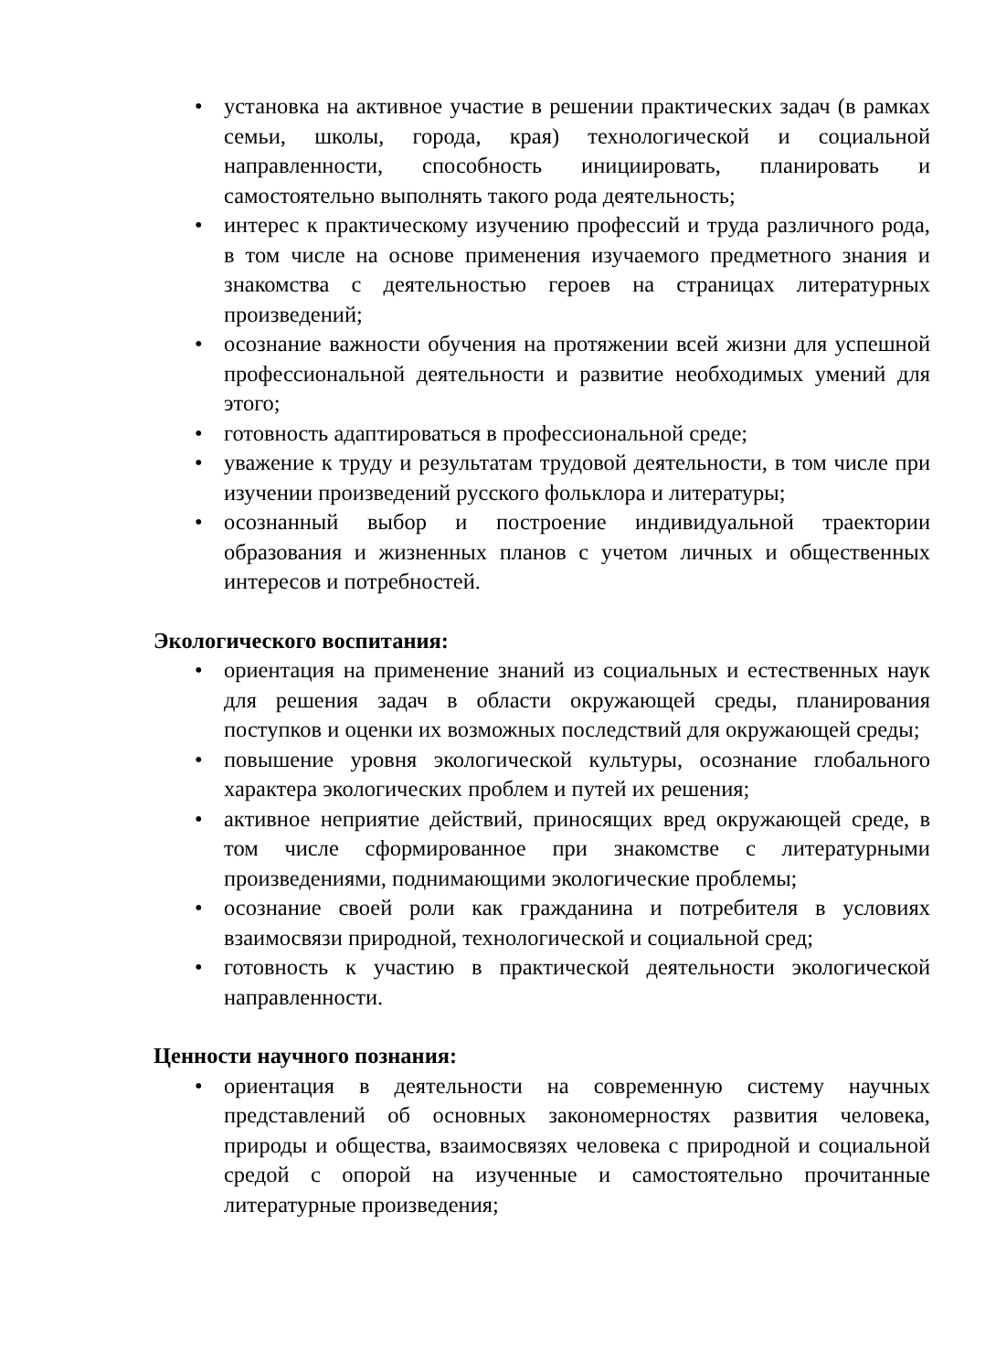• установка на активное участие в решении практических задач (в рамках семьи, школы, города, края) технологической и социальной направленности, способность инициировать, планировать и самостоятельно выполнять такого рода деятельность;
• интерес к практическому изучению профессий и труда различного рода, в том числе на основе применения изучаемого предметного знания и знакомства с деятельностью героев на страницах литературных произведений;
• осознание важности обучения на протяжении всей жизни для успешной профессиональной деятельности и развитие необходимых умений для этого;
• готовность адаптироваться в профессиональной среде;
• уважение к труду и результатам трудовой деятельности, в том числе при изучении произведений русского фольклора и литературы;
• осознанный выбор и построение индивидуальной траектории образования и жизненных планов с учетом личных и общественных интересов и потребностей.
Экологического воспитания:
• ориентация на применение знаний из социальных и естественных наук для решения задач в области окружающей среды, планирования поступков и оценки их возможных последствий для окружающей среды;
• повышение уровня экологической культуры, осознание глобального характера экологических проблем и путей их решения;
• активное неприятие действий, приносящих вред окружающей среде, в том числе сформированное при знакомстве с литературными произведениями, поднимающими экологические проблемы;
• осознание своей роли как гражданина и потребителя в условиях взаимосвязи природной, технологической и социальной сред;
• готовность к участию в практической деятельности экологической направленности.
Ценности научного познания:
• ориентация в деятельности на современную систему научных представлений об основных закономерностях развития человека, природы и общества, взаимосвязях человека с природной и социальной средой с опорой на изученные и самостоятельно прочитанные литературные произведения;